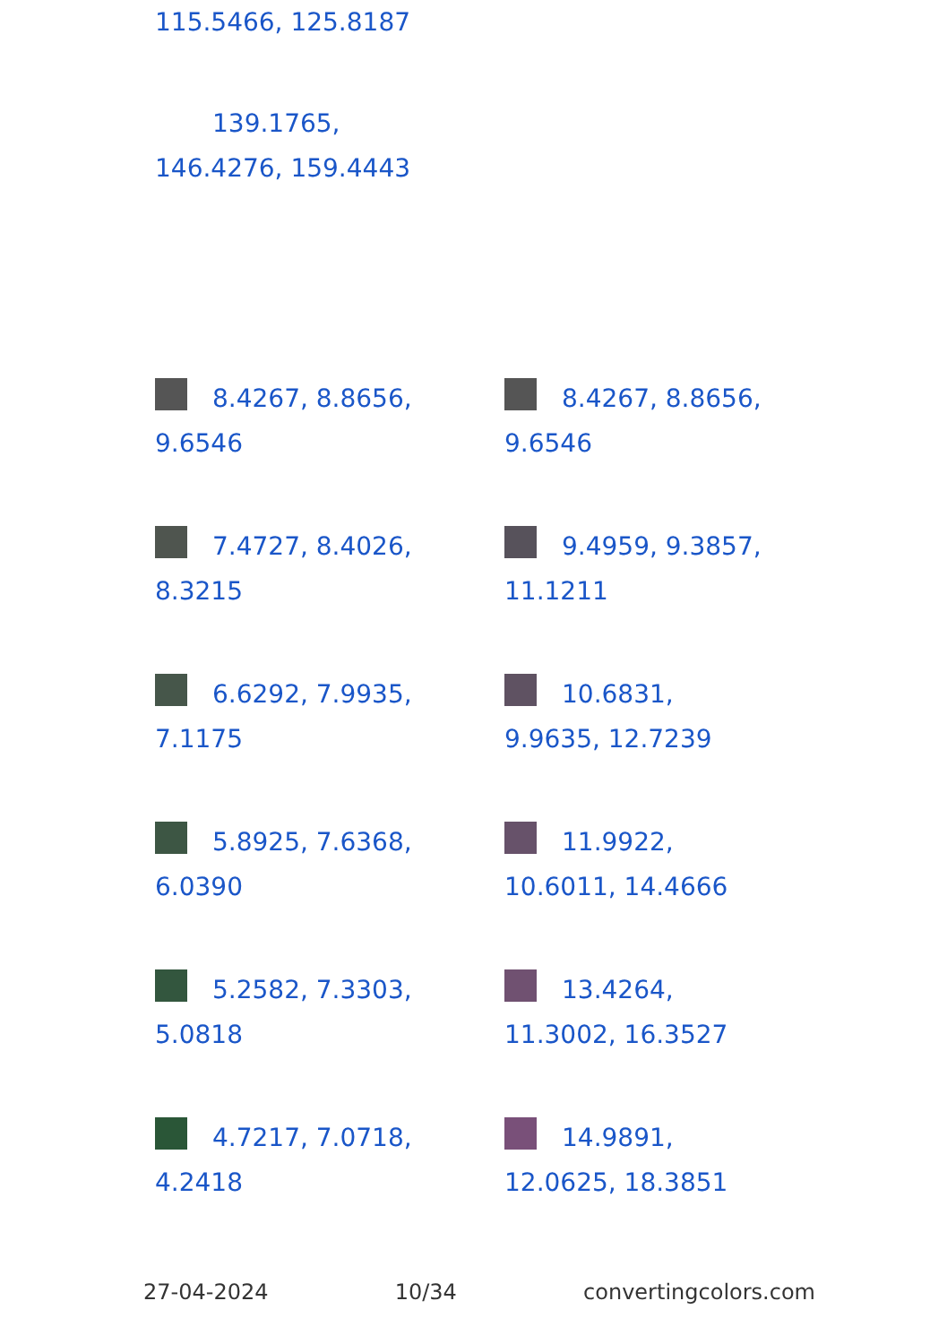115.5466, 125.8187
139.1765, 146.4276, 159.4443
8.4267, 8.8656, 9.6546
8.4267, 8.8656, 9.6546
7.4727, 8.4026, 8.3215
9.4959, 9.3857, 11.1211
6.6292, 7.9935, 7.1175
10.6831, 9.9635, 12.7239
5.8925, 7.6368, 6.0390
11.9922, 10.6011, 14.4666
5.2582, 7.3303, 5.0818
13.4264, 11.3002, 16.3527
4.7217, 7.0718, 4.2418
14.9891, 12.0625, 18.3851
27-04-2024 10/34 convertingcolors.com